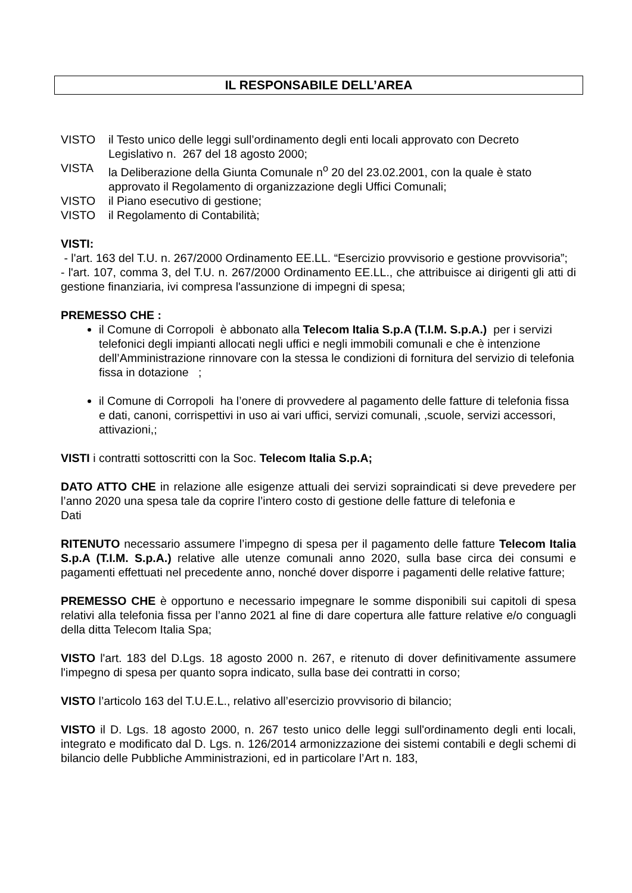IL RESPONSABILE DELL’AREA
VISTO il Testo unico delle leggi sull’ordinamento degli enti locali approvato con Decreto Legislativo n. 267 del 18 agosto 2000;
VISTA la Deliberazione della Giunta Comunale n<sup>o</sup> 20 del 23.02.2001, con la quale è stato approvato il Regolamento di organizzazione degli Uffici Comunali;
VISTO il Piano esecutivo di gestione;
VISTO il Regolamento di Contabilità;
VISTI:
- l'art. 163 del T.U. n. 267/2000 Ordinamento EE.LL. “Esercizio provvisorio e gestione provvisoria”;
- l'art. 107, comma 3, del T.U. n. 267/2000 Ordinamento EE.LL., che attribuisce ai dirigenti gli atti di gestione finanziaria, ivi compresa l'assunzione di impegni di spesa;
PREMESSO CHE :
il Comune di Corropoli è abbonato alla Telecom Italia S.p.A (T.I.M. S.p.A.) per i servizi telefonici degli impianti allocati negli uffici e negli immobili comunali e che è intenzione dell’Amministrazione rinnovare con la stessa le condizioni di fornitura del servizio di telefonia fissa in dotazione ;
il Comune di Corropoli ha l’onere di provvedere al pagamento delle fatture di telefonia fissa e dati, canoni, corrispettivi in uso ai vari uffici, servizi comunali, ,scuole, servizi accessori, attivazioni,;
VISTI i contratti sottoscritti con la Soc. Telecom Italia S.p.A;
DATO ATTO CHE in relazione alle esigenze attuali dei servizi sopraindicati si deve prevedere per l’anno 2020 una spesa tale da coprire l’intero costo di gestione delle fatture di telefonia e
Dati
RITENUTO necessario assumere l’impegno di spesa per il pagamento delle fatture Telecom Italia S.p.A (T.I.M. S.p.A.) relative alle utenze comunali anno 2020, sulla base circa dei consumi e pagamenti effettuati nel precedente anno, nonché dover disporre i pagamenti delle relative fatture;
PREMESSO CHE è opportuno e necessario impegnare le somme disponibili sui capitoli di spesa relativi alla telefonia fissa per l’anno 2021 al fine di dare copertura alle fatture relative e/o conguagli della ditta Telecom Italia Spa;
VISTO l'art. 183 del D.Lgs. 18 agosto 2000 n. 267, e ritenuto di dover definitivamente assumere l'impegno di spesa per quanto sopra indicato, sulla base dei contratti in corso;
VISTO l’articolo 163 del T.U.E.L., relativo all’esercizio provvisorio di bilancio;
VISTO il D. Lgs. 18 agosto 2000, n. 267 testo unico delle leggi sull'ordinamento degli enti locali, integrato e modificato dal D. Lgs. n. 126/2014 armonizzazione dei sistemi contabili e degli schemi di bilancio delle Pubbliche Amministrazioni, ed in particolare l’Art n. 183,